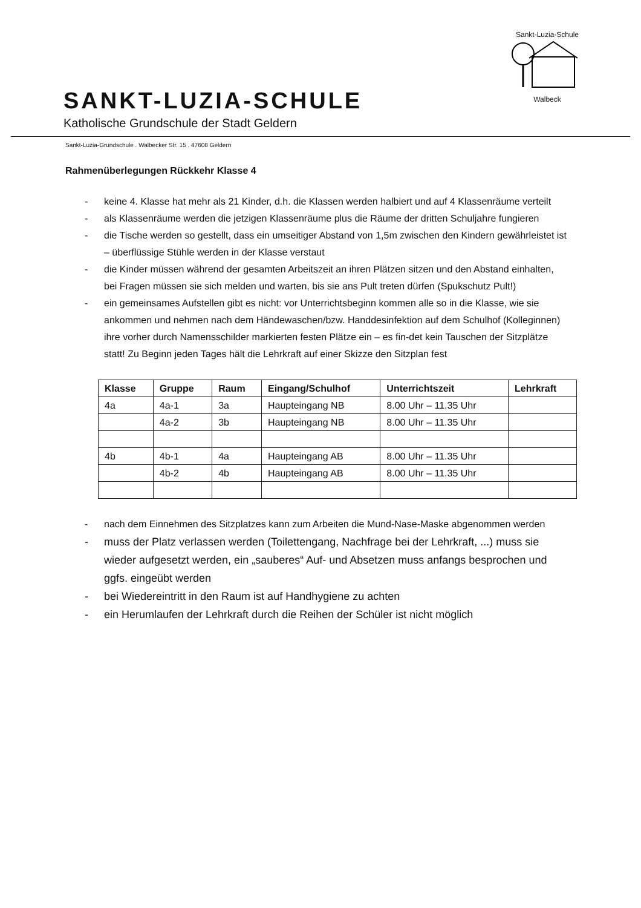SANKT-LUZIA-SCHULE
Katholische Grundschule der Stadt Geldern
Sankt-Luzia-Schule
Walbeck
Sankt-Luzia-Grundschule . Walbecker Str. 15 . 47608 Geldern
Rahmenüberlegungen Rückkehr Klasse 4
- keine 4. Klasse hat mehr als 21 Kinder, d.h. die Klassen werden halbiert und auf 4 Klassenräume verteilt
- als Klassenräume werden die jetzigen Klassenräume plus die Räume der dritten Schuljahre fungieren
- die Tische werden so gestellt, dass ein umseitiger Abstand von 1,5m zwischen den Kindern gewährleistet ist – überflüssige Stühle werden in der Klasse verstaut
- die Kinder müssen während der gesamten Arbeitszeit an ihren Plätzen sitzen und den Abstand einhalten, bei Fragen müssen sie sich melden und warten, bis sie ans Pult treten dürfen (Spukschutz Pult!)
- ein gemeinsames Aufstellen gibt es nicht: vor Unterrichtsbeginn kommen alle so in die Klasse, wie sie ankommen und nehmen nach dem Händewaschen/bzw. Handdesinfektion auf dem Schulhof (Kolleginnen) ihre vorher durch Namensschilder markierten festen Plätze ein – es fin-det kein Tauschen der Sitzplätze statt! Zu Beginn jeden Tages hält die Lehrkraft auf einer Skizze den Sitzplan fest
| Klasse | Gruppe | Raum | Eingang/Schulhof | Unterrichtszeit | Lehrkraft |
| --- | --- | --- | --- | --- | --- |
| 4a | 4a-1 | 3a | Haupteingang NB | 8.00 Uhr – 11.35 Uhr | |
| | 4a-2 | 3b | Haupteingang NB | 8.00 Uhr – 11.35 Uhr | |
| 4b | 4b-1 | 4a | Haupteingang AB | 8.00 Uhr – 11.35 Uhr | |
| | 4b-2 | 4b | Haupteingang AB | 8.00 Uhr – 11.35 Uhr | |
- nach dem Einnehmen des Sitzplatzes kann zum Arbeiten die Mund-Nase-Maske abgenommen werden
- muss der Platz verlassen werden (Toilettengang, Nachfrage bei der Lehrkraft, ...) muss sie wieder aufgesetzt werden, ein „sauberes“ Auf- und Absetzen muss anfangs besprochen und ggfs. eingeübt werden
- bei Wiedereintritt in den Raum ist auf Handhygiene zu achten
- ein Herumlaufen der Lehrkraft durch die Reihen der Schüler ist nicht möglich